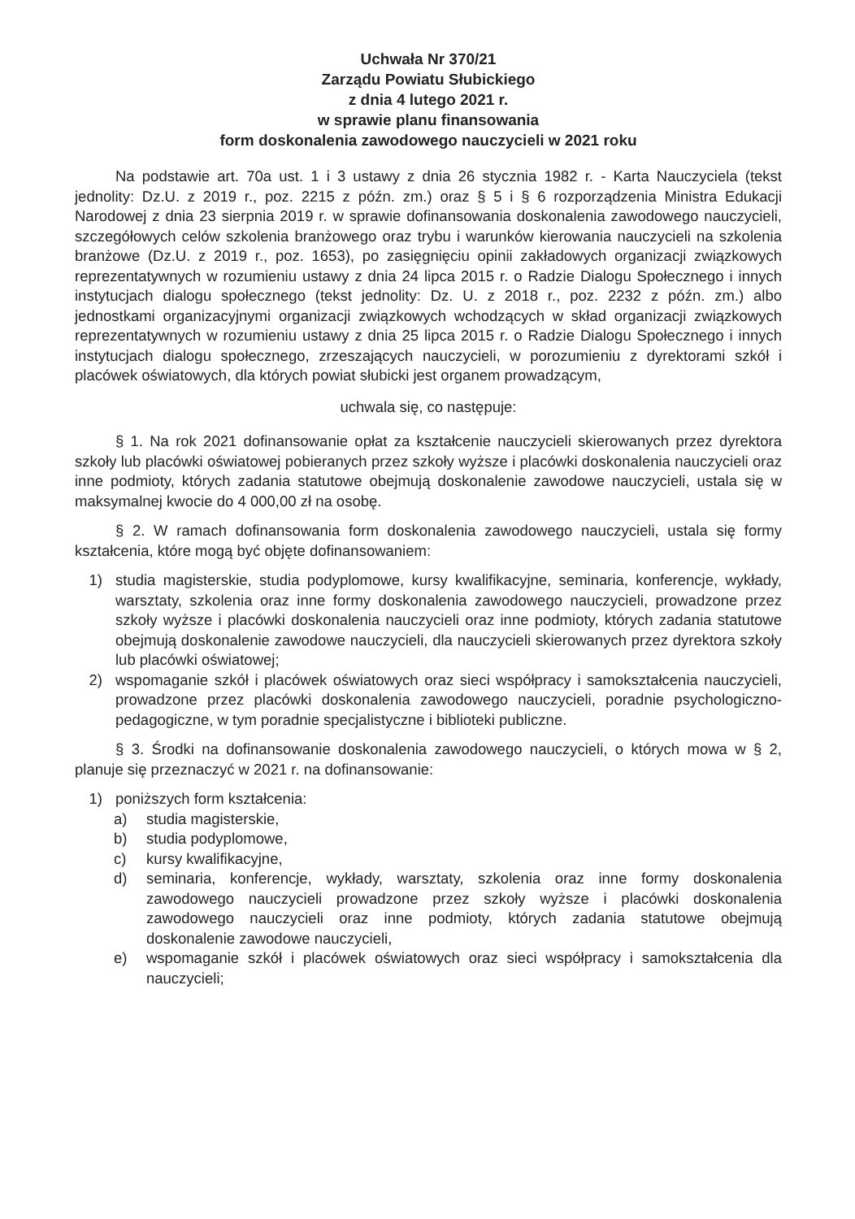Uchwała Nr 370/21
Zarządu Powiatu Słubickiego
z dnia 4 lutego 2021 r.
w sprawie planu finansowania
form doskonalenia zawodowego nauczycieli w 2021 roku
Na podstawie art. 70a ust. 1 i 3 ustawy z dnia 26 stycznia 1982 r. - Karta Nauczyciela (tekst jednolity: Dz.U. z 2019 r., poz. 2215 z późn. zm.) oraz § 5 i § 6 rozporządzenia Ministra Edukacji Narodowej z dnia 23 sierpnia 2019 r. w sprawie dofinansowania doskonalenia zawodowego nauczycieli, szczegółowych celów szkolenia branżowego oraz trybu i warunków kierowania nauczycieli na szkolenia branżowe (Dz.U. z 2019 r., poz. 1653), po zasięgnięciu opinii zakładowych organizacji związkowych reprezentatywnych w rozumieniu ustawy z dnia 24 lipca 2015 r. o Radzie Dialogu Społecznego i innych instytucjach dialogu społecznego (tekst jednolity: Dz. U. z 2018 r., poz. 2232 z późn. zm.) albo jednostkami organizacyjnymi organizacji związkowych wchodzących w skład organizacji związkowych reprezentatywnych w rozumieniu ustawy z dnia 25 lipca 2015 r. o Radzie Dialogu Społecznego i innych instytucjach dialogu społecznego, zrzeszających nauczycieli, w porozumieniu z dyrektorami szkół i placówek oświatowych, dla których powiat słubicki jest organem prowadzącym,
uchwala się, co następuje:
§ 1. Na rok 2021 dofinansowanie opłat za kształcenie nauczycieli skierowanych przez dyrektora szkoły lub placówki oświatowej pobieranych przez szkoły wyższe i placówki doskonalenia nauczycieli oraz inne podmioty, których zadania statutowe obejmują doskonalenie zawodowe nauczycieli, ustala się w maksymalnej kwocie do 4 000,00 zł na osobę.
§ 2. W ramach dofinansowania form doskonalenia zawodowego nauczycieli, ustala się formy kształcenia, które mogą być objęte dofinansowaniem:
1) studia magisterskie, studia podyplomowe, kursy kwalifikacyjne, seminaria, konferencje, wykłady, warsztaty, szkolenia oraz inne formy doskonalenia zawodowego nauczycieli, prowadzone przez szkoły wyższe i placówki doskonalenia nauczycieli oraz inne podmioty, których zadania statutowe obejmują doskonalenie zawodowe nauczycieli, dla nauczycieli skierowanych przez dyrektora szkoły lub placówki oświatowej;
2) wspomaganie szkół i placówek oświatowych oraz sieci współpracy i samokształcenia nauczycieli, prowadzone przez placówki doskonalenia zawodowego nauczycieli, poradnie psychologiczno-pedagogiczne, w tym poradnie specjalistyczne i biblioteki publiczne.
§ 3. Środki na dofinansowanie doskonalenia zawodowego nauczycieli, o których mowa w § 2, planuje się przeznaczyć w 2021 r. na dofinansowanie:
1) poniższych form kształcenia:
a) studia magisterskie,
b) studia podyplomowe,
c) kursy kwalifikacyjne,
d) seminaria, konferencje, wykłady, warsztaty, szkolenia oraz inne formy doskonalenia zawodowego nauczycieli prowadzone przez szkoły wyższe i placówki doskonalenia zawodowego nauczycieli oraz inne podmioty, których zadania statutowe obejmują doskonalenie zawodowe nauczycieli,
e) wspomaganie szkół i placówek oświatowych oraz sieci współpracy i samokształcenia dla nauczycieli;